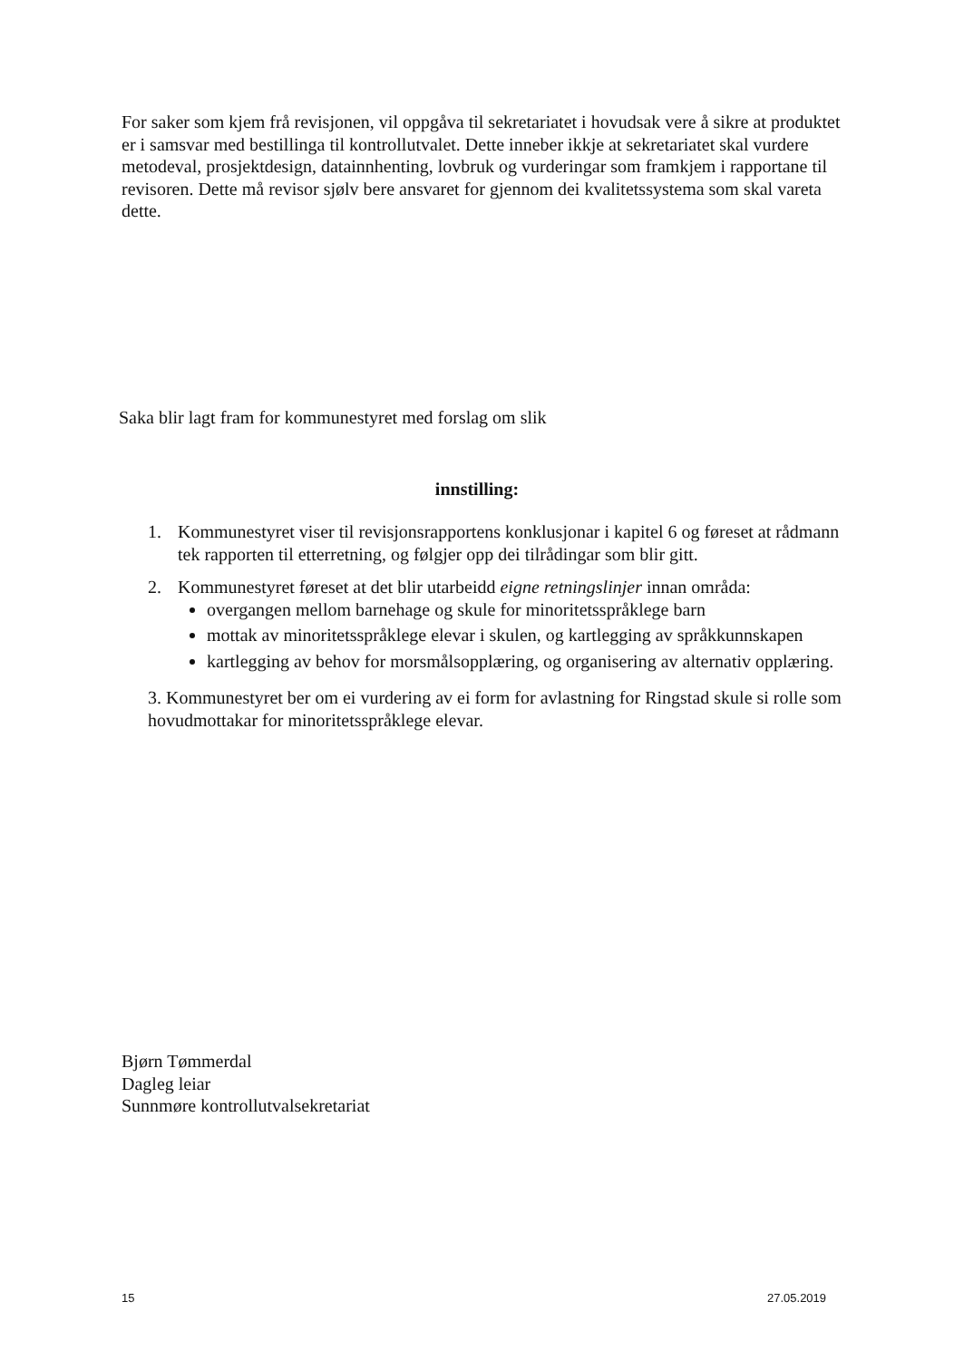For saker som kjem frå revisjonen, vil oppgåva til sekretariatet i hovudsak vere å sikre at produktet er i samsvar med bestillinga til kontrollutvalet. Dette inneber ikkje at sekretariatet skal vurdere metodeval, prosjektdesign, datainnhenting, lovbruk og vurderingar som framkjem i rapportane til revisoren. Dette må revisor sjølv bere ansvaret for gjennom dei kvalitetssystema som skal vareta dette.
Saka blir lagt fram for kommunestyret med forslag om slik
innstilling:
1. Kommunestyret viser til revisjonsrapportens konklusjonar i kapitel 6 og føreset at rådmann tek rapporten til etterretning, og følgjer opp dei tilrådingar som blir gitt.
2. Kommunestyret føreset at det blir utarbeidd eigne retningslinjer innan områda:
overgangen mellom barnehage og skule for minoritetsspråklege barn
mottak av minoritetsspråklege elevar i skulen, og kartlegging av språkkunnskapen
kartlegging av behov for morsmålsopplæring, og organisering av alternativ opplæring.
3. Kommunestyret ber om ei vurdering av ei form for avlastning for Ringstad skule si rolle som hovudmottakar for minoritetsspråklege elevar.
Bjørn Tømmerdal
Dagleg leiar
Sunnmøre kontrollutvalsekretariat
15 27.05.2019